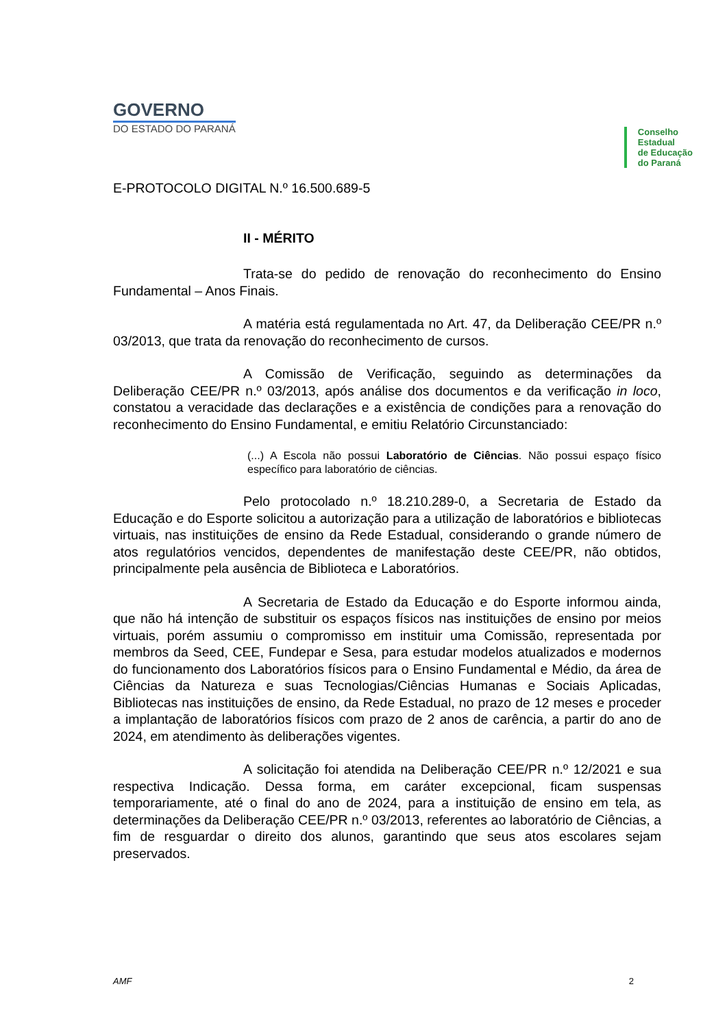GOVERNO
DO ESTADO DO PARANÁ
Conselho
Estadual
de Educação
do Paraná
E-PROTOCOLO DIGITAL N.º 16.500.689-5
II - MÉRITO
Trata-se do pedido de renovação do reconhecimento do Ensino Fundamental – Anos Finais.
A matéria está regulamentada no Art. 47, da Deliberação CEE/PR n.º 03/2013, que trata da renovação do reconhecimento de cursos.
A Comissão de Verificação, seguindo as determinações da Deliberação CEE/PR n.º 03/2013, após análise dos documentos e da verificação in loco, constatou a veracidade das declarações e a existência de condições para a renovação do reconhecimento do Ensino Fundamental, e emitiu Relatório Circunstanciado:
(...) A Escola não possui Laboratório de Ciências. Não possui espaço físico específico para laboratório de ciências.
Pelo protocolado n.º 18.210.289-0, a Secretaria de Estado da Educação e do Esporte solicitou a autorização para a utilização de laboratórios e bibliotecas virtuais, nas instituições de ensino da Rede Estadual, considerando o grande número de atos regulatórios vencidos, dependentes de manifestação deste CEE/PR, não obtidos, principalmente pela ausência de Biblioteca e Laboratórios.
A Secretaria de Estado da Educação e do Esporte informou ainda, que não há intenção de substituir os espaços físicos nas instituições de ensino por meios virtuais, porém assumiu o compromisso em instituir uma Comissão, representada por membros da Seed, CEE, Fundepar e Sesa, para estudar modelos atualizados e modernos do funcionamento dos Laboratórios físicos para o Ensino Fundamental e Médio, da área de Ciências da Natureza e suas Tecnologias/Ciências Humanas e Sociais Aplicadas, Bibliotecas nas instituições de ensino, da Rede Estadual, no prazo de 12 meses e proceder a implantação de laboratórios físicos com prazo de 2 anos de carência, a partir do ano de 2024, em atendimento às deliberações vigentes.
A solicitação foi atendida na Deliberação CEE/PR n.º 12/2021 e sua respectiva Indicação. Dessa forma, em caráter excepcional, ficam suspensas temporariamente, até o final do ano de 2024, para a instituição de ensino em tela, as determinações da Deliberação CEE/PR n.º 03/2013, referentes ao laboratório de Ciências, a fim de resguardar o direito dos alunos, garantindo que seus atos escolares sejam preservados.
AMF 2